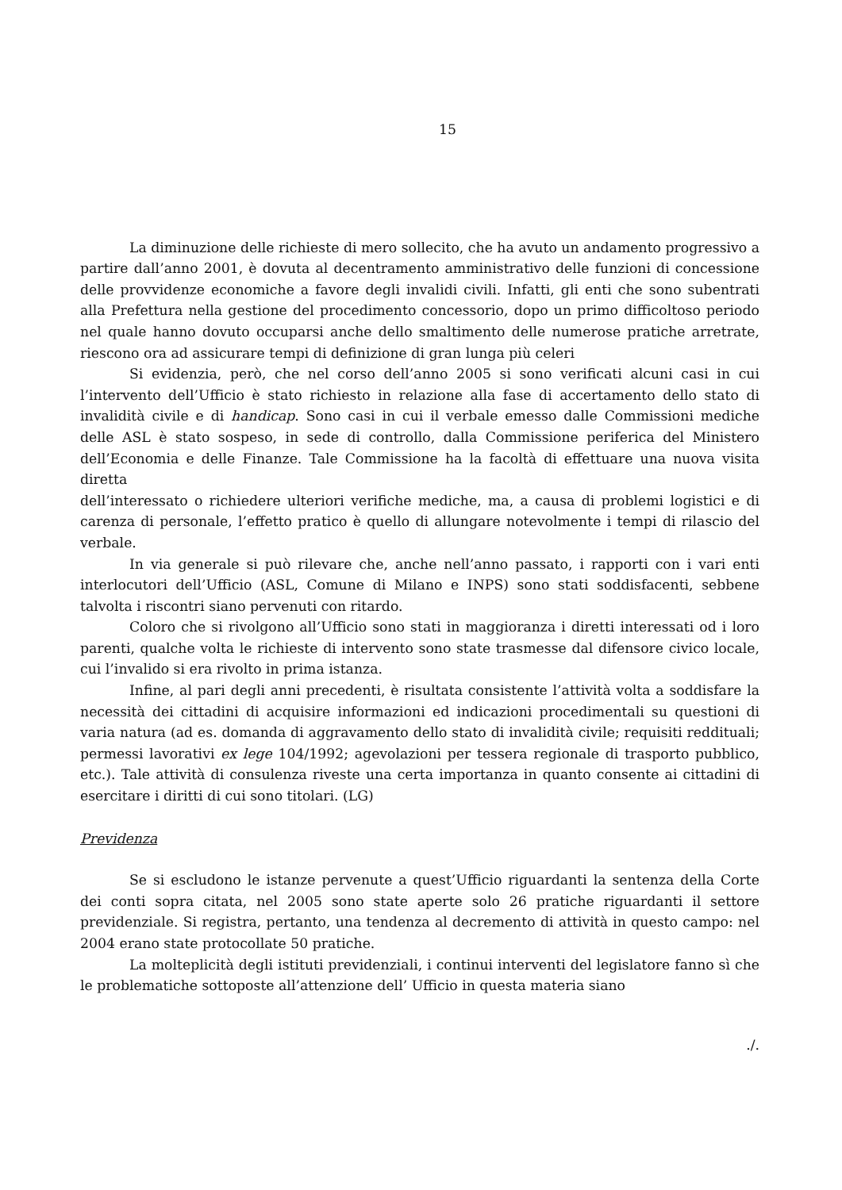15
La diminuzione delle richieste di mero sollecito, che ha avuto un andamento progressivo a partire dall’anno 2001, è dovuta al decentramento amministrativo delle funzioni di concessione delle provvidenze economiche a favore degli invalidi civili. Infatti, gli enti che sono subentrati alla Prefettura nella gestione del procedimento concessorio, dopo un primo difficoltoso periodo nel quale hanno dovuto occuparsi anche dello smaltimento delle numerose pratiche arretrate, riescono ora ad assicurare tempi di definizione di gran lunga più celeri
Si evidenzia, però, che nel corso dell’anno 2005 si sono verificati alcuni casi in cui l’intervento dell’Ufficio è stato richiesto in relazione alla fase di accertamento dello stato di invalidità civile e di handicap. Sono casi in cui il verbale emesso dalle Commissioni mediche delle ASL è stato sospeso, in sede di controllo, dalla Commissione periferica del Ministero dell’Economia e delle Finanze. Tale Commissione ha la facoltà di effettuare una nuova visita diretta
dell’interessato o richiedere ulteriori verifiche mediche, ma, a causa di problemi logistici e di carenza di personale, l’effetto pratico è quello di allungare notevolmente i tempi di rilascio del verbale.
In via generale si può rilevare che, anche nell’anno passato, i rapporti con i vari enti interlocutori dell’Ufficio (ASL, Comune di Milano e INPS) sono stati soddisfacenti, sebbene talvolta i riscontri siano pervenuti con ritardo.
Coloro che si rivolgono all’Ufficio sono stati in maggioranza i diretti interessati od i loro parenti, qualche volta le richieste di intervento sono state trasmesse dal difensore civico locale, cui l’invalido si era rivolto in prima istanza.
Infine, al pari degli anni precedenti, è risultata consistente l’attività volta a soddisfare la necessità dei cittadini di acquisire informazioni ed indicazioni procedimentali su questioni di varia natura (ad es. domanda di aggravamento dello stato di invalidità civile; requisiti reddituali; permessi lavorativi ex lege 104/1992; agevolazioni per tessera regionale di trasporto pubblico, etc.). Tale attività di consulenza riveste una certa importanza in quanto consente ai cittadini di esercitare i diritti di cui sono titolari. (LG)
Previdenza
Se si escludono le istanze pervenute a quest’Ufficio riguardanti la sentenza della Corte dei conti sopra citata, nel 2005 sono state aperte solo 26 pratiche riguardanti il settore previdenziale. Si registra, pertanto, una tendenza al decremento di attività in questo campo: nel 2004 erano state protocollate 50 pratiche.
La molteplicità degli istituti previdenziali, i continui interventi del legislatore fanno sì che le problematiche sottoposte all’attenzione dell’ Ufficio in questa materia siano
./.